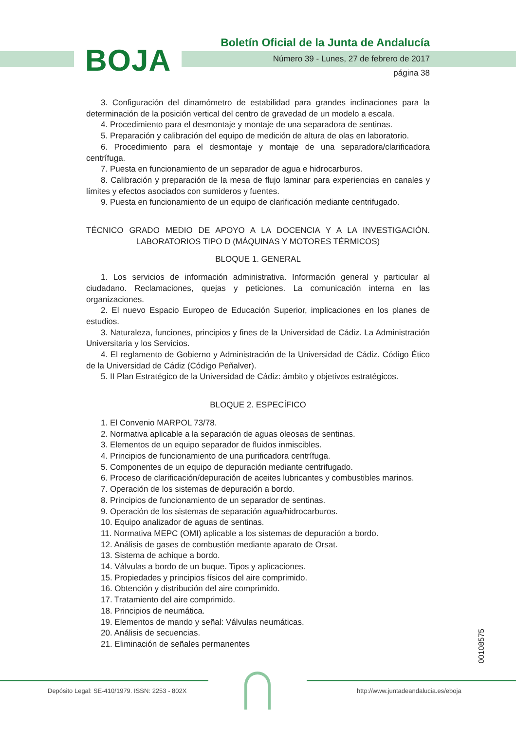BOJA
Boletín Oficial de la Junta de Andalucía
Número 39 - Lunes, 27 de febrero de 2017
página 38
3. Configuración del dinamómetro de estabilidad para grandes inclinaciones para la determinación de la posición vertical del centro de gravedad de un modelo a escala.
4. Procedimiento para el desmontaje y montaje de una separadora de sentinas.
5. Preparación y calibración del equipo de medición de altura de olas en laboratorio.
6. Procedimiento para el desmontaje y montaje de una separadora/clarificadora centrífuga.
7. Puesta en funcionamiento de un separador de agua e hidrocarburos.
8. Calibración y preparación de la mesa de flujo laminar para experiencias en canales y límites y efectos asociados con sumideros y fuentes.
9. Puesta en funcionamiento de un equipo de clarificación mediante centrifugado.
TÉCNICO GRADO MEDIO DE APOYO A LA DOCENCIA Y A LA INVESTIGACIÓN. LABORATORIOS TIPO D (MÁQUINAS Y MOTORES TÉRMICOS)
BLOQUE 1. GENERAL
1. Los servicios de información administrativa. Información general y particular al ciudadano. Reclamaciones, quejas y peticiones. La comunicación interna en las organizaciones.
2. El nuevo Espacio Europeo de Educación Superior, implicaciones en los planes de estudios.
3. Naturaleza, funciones, principios y fines de la Universidad de Cádiz. La Administración Universitaria y los Servicios.
4. El reglamento de Gobierno y Administración de la Universidad de Cádiz. Código Ético de la Universidad de Cádiz (Código Peñalver).
5. II Plan Estratégico de la Universidad de Cádiz: ámbito y objetivos estratégicos.
BLOQUE 2. ESPECÍFICO
1. El Convenio MARPOL 73/78.
2. Normativa aplicable a la separación de aguas oleosas de sentinas.
3. Elementos de un equipo separador de fluidos inmiscibles.
4. Principios de funcionamiento de una purificadora centrífuga.
5. Componentes de un equipo de depuración mediante centrifugado.
6. Proceso de clarificación/depuración de aceites lubricantes y combustibles marinos.
7. Operación de los sistemas de depuración a bordo.
8. Principios de funcionamiento de un separador de sentinas.
9. Operación de los sistemas de separación agua/hidrocarburos.
10. Equipo analizador de aguas de sentinas.
11. Normativa MEPC (OMI) aplicable a los sistemas de depuración a bordo.
12. Análisis de gases de combustión mediante aparato de Orsat.
13. Sistema de achique a bordo.
14. Válvulas a bordo de un buque. Tipos y aplicaciones.
15. Propiedades y principios físicos del aire comprimido.
16. Obtención y distribución del aire comprimido.
17. Tratamiento del aire comprimido.
18. Principios de neumática.
19. Elementos de mando y señal: Válvulas neumáticas.
20. Análisis de secuencias.
21. Eliminación de señales permanentes
00108575
Depósito Legal: SE-410/1979. ISSN: 2253 - 802X
http://www.juntadeandalucia.es/eboja